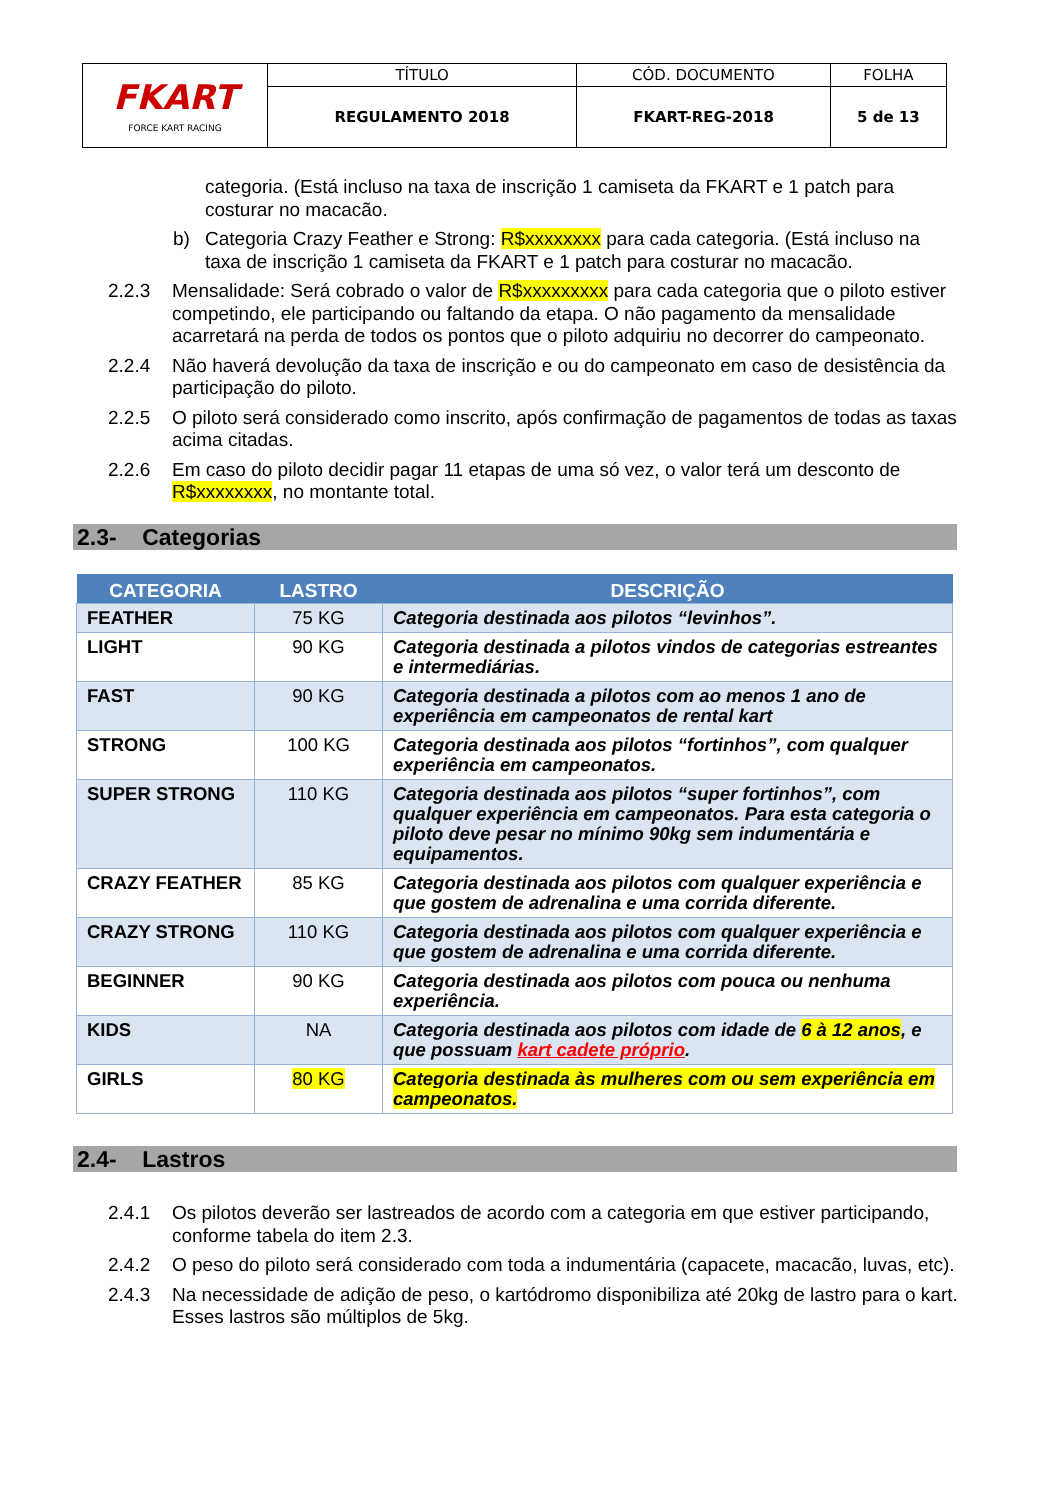| FKART FORCE KART RACING | TÍTULO | CÓD. DOCUMENTO | FOLHA |
| | REGULAMENTO 2018 | FKART-REG-2018 | 5 de 13 |
categoria. (Está incluso na taxa de inscrição 1 camiseta da FKART e 1 patch para costurar no macacão.
b) Categoria Crazy Feather e Strong: R$xxxxxxxx para cada categoria. (Está incluso na taxa de inscrição 1 camiseta da FKART e 1 patch para costurar no macacão.
2.2.3 Mensalidade: Será cobrado o valor de R$xxxxxxxxx para cada categoria que o piloto estiver competindo, ele participando ou faltando da etapa. O não pagamento da mensalidade acarretará na perda de todos os pontos que o piloto adquiriu no decorrer do campeonato.
2.2.4 Não haverá devolução da taxa de inscrição e ou do campeonato em caso de desistência da participação do piloto.
2.2.5 O piloto será considerado como inscrito, após confirmação de pagamentos de todas as taxas acima citadas.
2.2.6 Em caso do piloto decidir pagar 11 etapas de uma só vez, o valor terá um desconto de R$xxxxxxxx, no montante total.
2.3- Categorias
| CATEGORIA | LASTRO | DESCRIÇÃO |
| --- | --- | --- |
| FEATHER | 75 KG | Categoria destinada aos pilotos “levinhos”. |
| LIGHT | 90 KG | Categoria destinada a pilotos vindos de categorias estreantes e intermediárias. |
| FAST | 90 KG | Categoria destinada a pilotos com ao menos 1 ano de experiência em campeonatos de rental kart |
| STRONG | 100 KG | Categoria destinada aos pilotos “fortinhos”, com qualquer experiência em campeonatos. |
| SUPER STRONG | 110 KG | Categoria destinada aos pilotos “super fortinhos”, com qualquer experiência em campeonatos. Para esta categoria o piloto deve pesar no mínimo 90kg sem indumentária e equipamentos. |
| CRAZY FEATHER | 85 KG | Categoria destinada aos pilotos com qualquer experiência e que gostem de adrenalina e uma corrida diferente. |
| CRAZY STRONG | 110 KG | Categoria destinada aos pilotos com qualquer experiência e que gostem de adrenalina e uma corrida diferente. |
| BEGINNER | 90 KG | Categoria destinada aos pilotos com pouca ou nenhuma experiência. |
| KIDS | NA | Categoria destinada aos pilotos com idade de 6 à 12 anos , e que possuam kart cadete próprio . |
| GIRLS | 80 KG | Categoria destinada às mulheres com ou sem experiência em campeonatos. |
2.4- Lastros
2.4.1 Os pilotos deverão ser lastreados de acordo com a categoria em que estiver participando, conforme tabela do item 2.3.
2.4.2 O peso do piloto será considerado com toda a indumentária (capacete, macacão, luvas, etc).
2.4.3 Na necessidade de adição de peso, o kartódromo disponibiliza até 20kg de lastro para o kart. Esses lastros são múltiplos de 5kg.